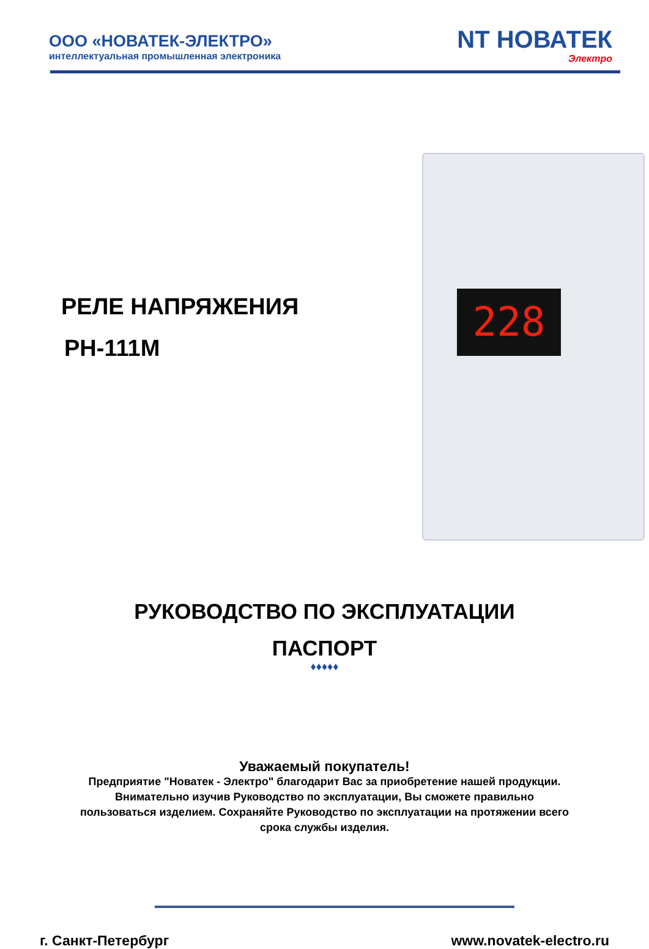ООО «НОВАТЕК-ЭЛЕКТРО»
интеллектуальная промышленная электроника
NT НОВАТЕК
Электро
РЕЛЕ НАПРЯЖЕНИЯ
РН-111М
228
РУКОВОДСТВО ПО ЭКСПЛУАТАЦИИ
ПАСПОРТ
♦♦♦♦♦
Уважаемый покупатель!
Предприятие "Новатек - Электро" благодарит Вас за приобретение нашей продукции.
Внимательно изучив Руководство по эксплуатации, Вы сможете правильно
пользоваться изделием. Сохраняйте Руководство по эксплуатации на протяжении всего
срока службы изделия.
г. Санкт-Петербург www.novatek-electro.ru